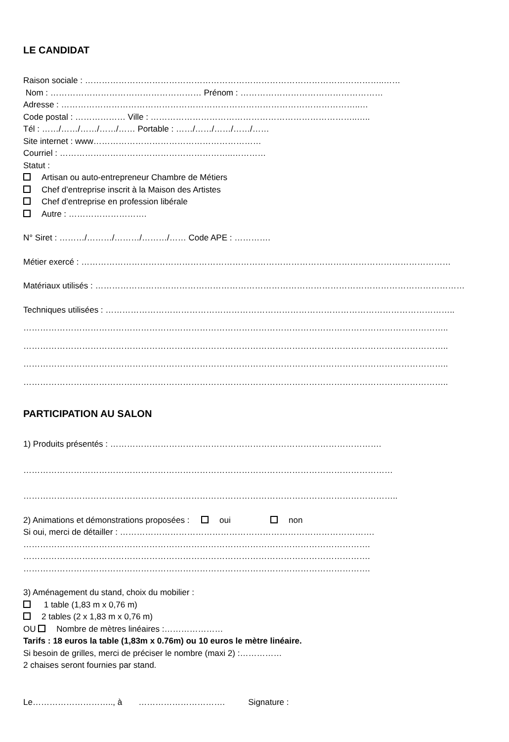LE CANDIDAT
Raison sociale : ……………………………………………………………………………………………..……
Nom : ……………………………………………… Prénom : ……………………………………………
Adresse : ……………………………………………………………………………………………..…
Code postal : ……………… Ville : ………………………………………………………………..…..
Tél : ……/……/……/……/…… Portable : ……/……/……/……/……
Site internet : www……………………………………………………
Courriel : ……………………………………………………..…………
Statut :
Artisan ou auto-entrepreneur Chambre de Métiers
Chef d’entreprise inscrit à la Maison des Artistes
Chef d’entreprise en profession libérale
Autre : ……………………….
N° Siret : ………/………/………/………/…… Code APE : ………….
Métier exercé : ……………………………………………………………………………………………………………………
Matériaux utilisés : ……………………………………………………………………………………………………………………
Techniques utilisées : ……………………………………………………………………………………………………………..
……………………………………………………………………………………………………………………………………..
……………………………………………………………………………………………………………………………………..
……………………………………………………………………………………………………………………………………..
……………………………………………………………………………………………………………………………………..
PARTICIPATION AU SALON
1) Produits présentés : …………………………………………………………………………………….
……………………………………………………………………………………………………………………
……………………………………………………………………………………………………………………..
2) Animations et démonstrations proposées : oui non
Si oui, merci de détailler : ……………………………………………………………………………….
…………………………………………………………………………………………………………….
…………………………………………………………………………………………………………….
…………………………………………………………………………………………………………….
3) Aménagement du stand, choix du mobilier :
1 table (1,83 m x 0,76 m)
2 tables (2 x 1,83 m x 0,76 m)
OU Nombre de mètres linéaires :…………………
Tarifs : 18 euros la table (1,83m x 0.76m) ou 10 euros le mètre linéaire.
Si besoin de grilles, merci de préciser le nombre (maxi 2) :……………
2 chaises seront fournies par stand.
Le……………………….., à …………………………. Signature :